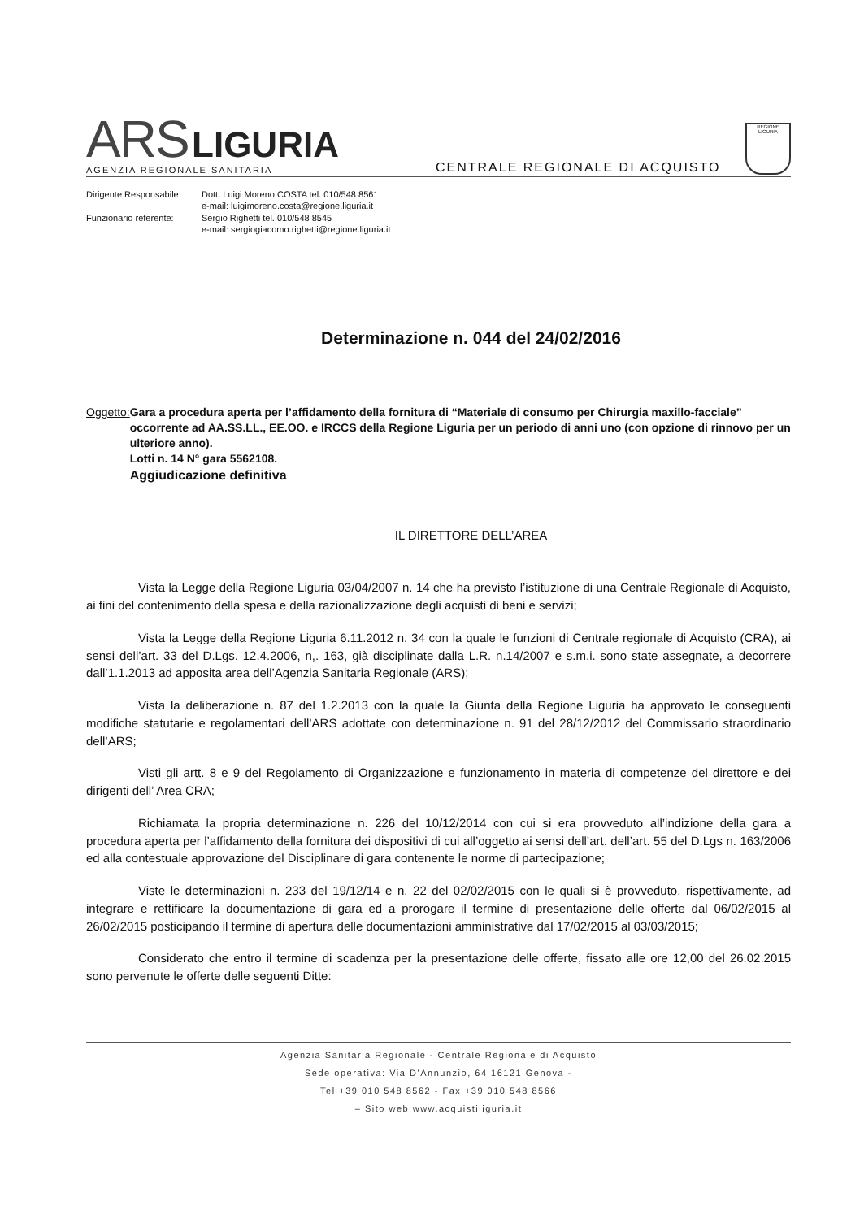ARS LIGURIA
AGENZIA REGIONALE SANITARIA
CENTRALE REGIONALE DI ACQUISTO
REGIONE LIGURIA
Dirigente Responsabile:
Dott. Luigi Moreno COSTA tel. 010/548 8561
e-mail: luigimoreno.costa@regione.liguria.it
Funzionario referente:
Sergio Righetti tel. 010/548 8545
e-mail: sergiogiacomo.righetti@regione.liguria.it
Determinazione n. 044 del 24/02/2016
Oggetto: Gara a procedura aperta per l’affidamento della fornitura di “Materiale di consumo per Chirurgia maxillo-facciale” occorrente ad AA.SS.LL., EE.OO. e IRCCS della Regione Liguria per un periodo di anni uno (con opzione di rinnovo per un ulteriore anno).
Lotti n. 14 N° gara 5562108.
Aggiudicazione definitiva
IL DIRETTORE DELL’AREA
Vista la Legge della Regione Liguria 03/04/2007 n. 14 che ha previsto l’istituzione di una Centrale Regionale di Acquisto, ai fini del contenimento della spesa e della razionalizzazione degli acquisti di beni e servizi;
Vista la Legge della Regione Liguria 6.11.2012 n. 34 con la quale le funzioni di Centrale regionale di Acquisto (CRA), ai sensi dell’art. 33 del D.Lgs. 12.4.2006, n,. 163, già disciplinate dalla L.R. n.14/2007 e s.m.i. sono state assegnate, a decorrere dall’1.1.2013 ad apposita area dell’Agenzia Sanitaria Regionale (ARS);
Vista la deliberazione n. 87 del 1.2.2013 con la quale la Giunta della Regione Liguria ha approvato le conseguenti modifiche statutarie e regolamentari dell’ARS adottate con determinazione n. 91 del 28/12/2012 del Commissario straordinario dell’ARS;
Visti gli artt. 8 e 9 del Regolamento di Organizzazione e funzionamento in materia di competenze del direttore e dei dirigenti dell’ Area CRA;
Richiamata la propria determinazione n. 226 del 10/12/2014 con cui si era provveduto all’indizione della gara a procedura aperta per l’affidamento della fornitura dei dispositivi di cui all’oggetto ai sensi dell’art. dell’art. 55 del D.Lgs n. 163/2006 ed alla contestuale approvazione del Disciplinare di gara contenente le norme di partecipazione;
Viste le determinazioni n. 233 del 19/12/14 e n. 22 del 02/02/2015 con le quali si è provveduto, rispettivamente, ad integrare e rettificare la documentazione di gara ed a prorogare il termine di presentazione delle offerte dal 06/02/2015 al 26/02/2015 posticipando il termine di apertura delle documentazioni amministrative dal 17/02/2015 al 03/03/2015;
Considerato che entro il termine di scadenza per la presentazione delle offerte, fissato alle ore 12,00 del 26.02.2015 sono pervenute le offerte delle seguenti Ditte:
Agenzia Sanitaria Regionale - Centrale Regionale di Acquisto
Sede operativa: Via D’Annunzio, 64 16121 Genova -
Tel +39 010 548 8562 - Fax +39 010 548 8566
– Sito web www.acquistiliguria.it